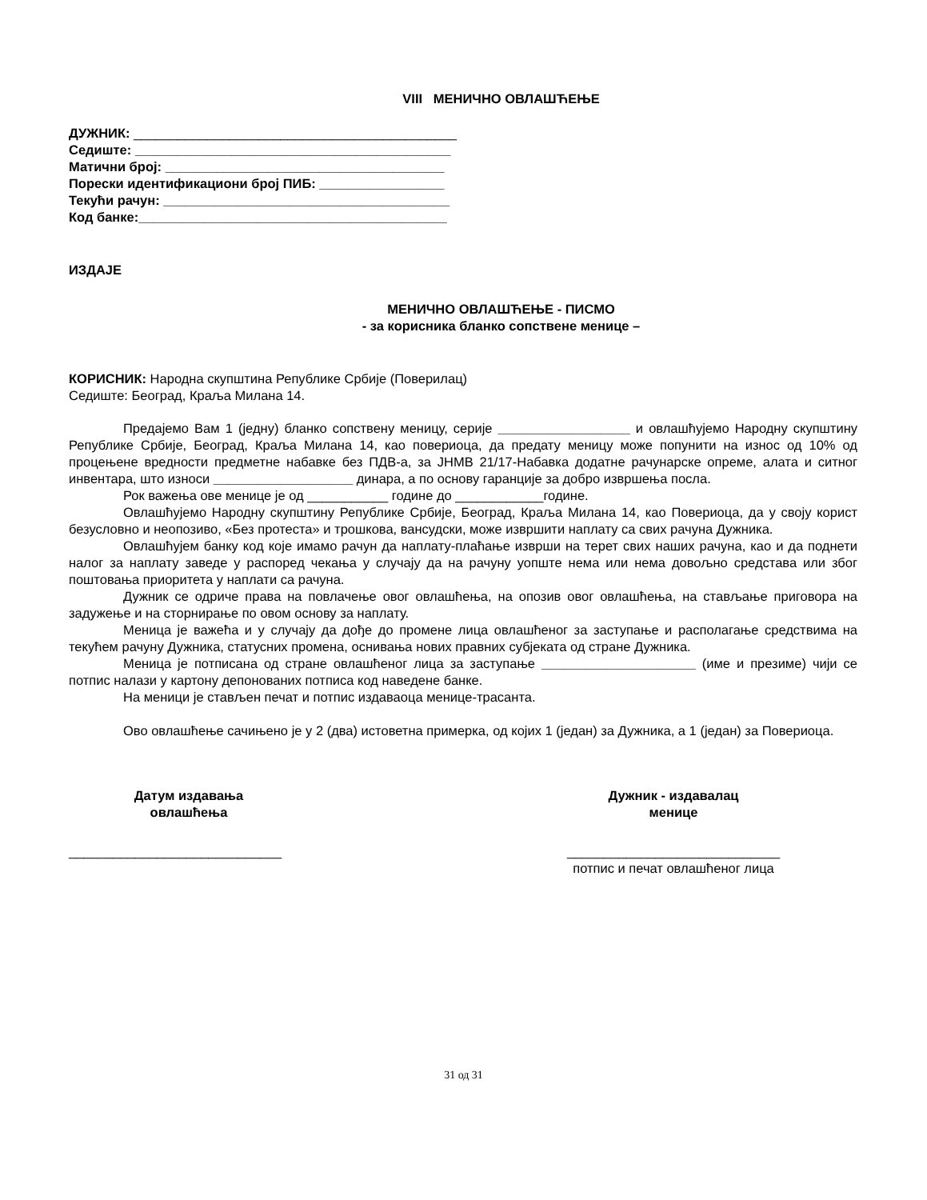VIII МЕНИЧНО ОВЛАШЋЕЊЕ
ДУЖНИК: ____________________________________________
Седиште: ___________________________________________
Матични број: ______________________________________
Порески идентификациони број ПИБ: _________________
Текући рачун: _______________________________________
Код банке:__________________________________________
ИЗДАЈЕ
МЕНИЧНО ОВЛАШЋЕЊЕ - ПИСМО
- за корисника бланко сопствене менице –
КОРИСНИК: Народна скупштина Републике Србије (Поверилац)
Седиште: Београд, Краља Милана 14.
Предајемо Вам 1 (једну) бланко сопствену меницу, серије __________________ и овлашћујемо Народну скупштину Републике Србије, Београд, Краља Милана 14, као повериоца, да предату меницу може попунити на износ од 10% од процењене вредности предметне набавке без ПДВ-а, за ЈНМВ 21/17-Набавка додатне рачунарске опреме, алата и ситног инвентара, што износи ___________________ динара, а по основу гаранције за добро извршења посла.
Рок важења ове менице је од ___________ године до ____________године.
Овлашћујемо Народну скупштину Републике Србије, Београд, Краља Милана 14, као Повериоца, да у своју корист безусловно и неопозиво, «Без протеста» и трошкова, вансудски, може извршити наплату са свих рачуна Дужника.
Овлашћујем банку код које имамо рачун да наплату-плаћање изврши на терет свих наших рачуна, као и да поднети налог за наплату заведе у распоред чекања у случају да на рачуну уопште нема или нема довољно средстава или због поштовања приоритета у наплати са рачуна.
Дужник се одриче права на повлачење овог овлашћења, на опозив овог овлашћења, на стављање приговора на задужење и на сторнирање по овом основу за наплату.
Меница је важећа и у случају да дође до промене лица овлашћеног за заступање и располагање средствима на текућем рачуну Дужника, статусних промена, оснивања нових правних субјеката од стране Дужника.
Меница је потписана од стране овлашћеног лица за заступање _____________________ (име и презиме) чији се потпис налази у картону депонованих потписа код наведене банке.
На меници је стављен печат и потпис издаваоца менице-трасанта.
Ово овлашћење сачињено је у 2 (два) истоветна примерка, од којих 1 (један) за Дужника, а 1 (један) за Повериоца.
Датум издавања
овлашћења
_____________________________
Дужник - издавалац
менице
_____________________________
потпис и печат овлашћеног лица
31 од 31